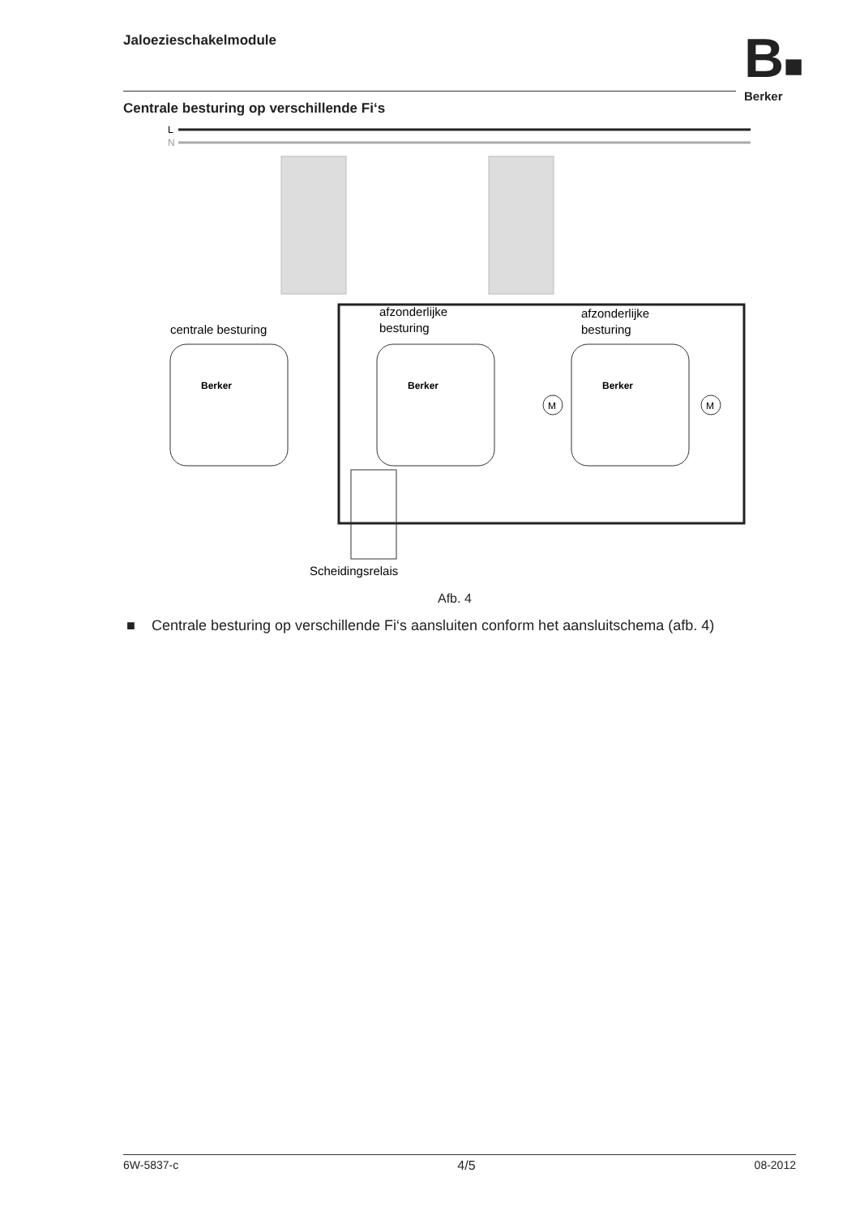Jaloezieschakelmodule
B■
Berker
Centrale besturing op verschillende Fi‘s
L
N
afzonderlijke
besturing
afzonderlijke
besturing
centrale besturing
Berker
Berker
Berker
Scheidingsrelais
M
M
Afb. 4
■ Centrale besturing op verschillende Fi‘s aansluiten conform het aansluitschema (afb. 4)
6W-5837-c 4/5 08-2012